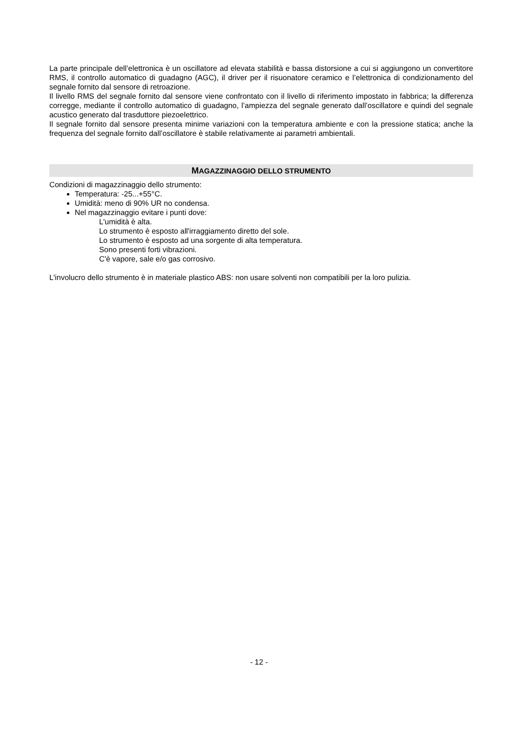La parte principale dell’elettronica è un oscillatore ad elevata stabilità e bassa distorsione a cui si aggiungo­no un convertitore RMS, il controllo automatico di guadagno (AGC), il driver per il risuonatore ceramico e l’elettronica di condizionamento del segnale fornito dal sensore di retroazione.
Il livello RMS del segnale fornito dal sensore viene confrontato con il livello di riferimento impostato in fabbri­ca; la differenza corregge, mediante il controllo automatico di guadagno, l’ampiezza del segnale generato dall’oscillatore e quindi del segnale acustico generato dal trasduttore piezoelettrico.
Il segnale fornito dal sensore presenta minime variazioni con la temperatura ambiente e con la pressione statica; anche la frequenza del segnale fornito dall’oscillatore è stabile relativamente ai parametri ambientali.
MAGAZZINAGGIO DELLO STRUMENTO
Condizioni di magazzinaggio dello strumento:
Temperatura: -25...+55°C.
Umidità: meno di 90% UR no condensa.
Nel magazzinaggio evitare i punti dove:
L'umidità è alta.
Lo strumento è esposto all'irraggiamento diretto del sole.
Lo strumento è esposto ad una sorgente di alta temperatura.
Sono presenti forti vibrazioni.
C'è vapore, sale e/o gas corrosivo.
L'involucro dello strumento è in materiale plastico ABS: non usare solventi non compatibili per la loro pulizia.
- 12 -